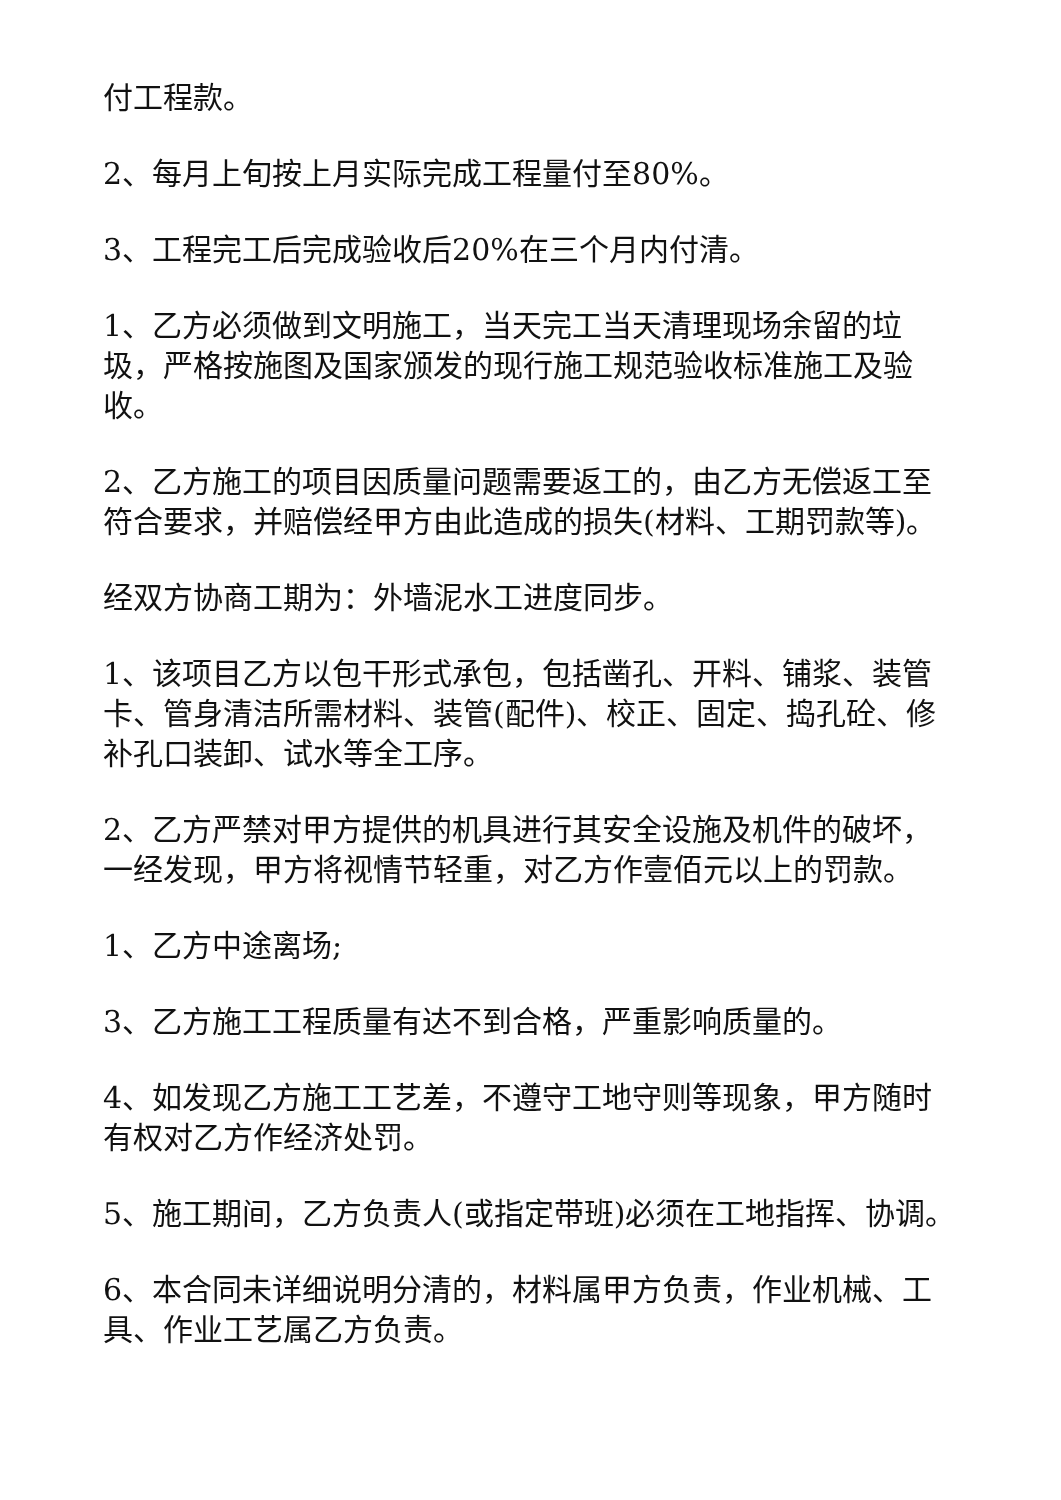付工程款。
2、每月上旬按上月实际完成工程量付至80%。
3、工程完工后完成验收后20%在三个月内付清。
1、乙方必须做到文明施工，当天完工当天清理现场余留的垃圾，严格按施图及国家颁发的现行施工规范验收标准施工及验收。
2、乙方施工的项目因质量问题需要返工的，由乙方无偿返工至符合要求，并赔偿经甲方由此造成的损失(材料、工期罚款等)。
经双方协商工期为：外墙泥水工进度同步。
1、该项目乙方以包干形式承包，包括凿孔、开料、铺浆、装管卡、管身清洁所需材料、装管(配件)、校正、固定、捣孔砼、修补孔口装卸、试水等全工序。
2、乙方严禁对甲方提供的机具进行其安全设施及机件的破坏，一经发现，甲方将视情节轻重，对乙方作壹佰元以上的罚款。
1、乙方中途离场;
3、乙方施工工程质量有达不到合格，严重影响质量的。
4、如发现乙方施工工艺差，不遵守工地守则等现象，甲方随时有权对乙方作经济处罚。
5、施工期间，乙方负责人(或指定带班)必须在工地指挥、协调。
6、本合同未详细说明分清的，材料属甲方负责，作业机械、工具、作业工艺属乙方负责。